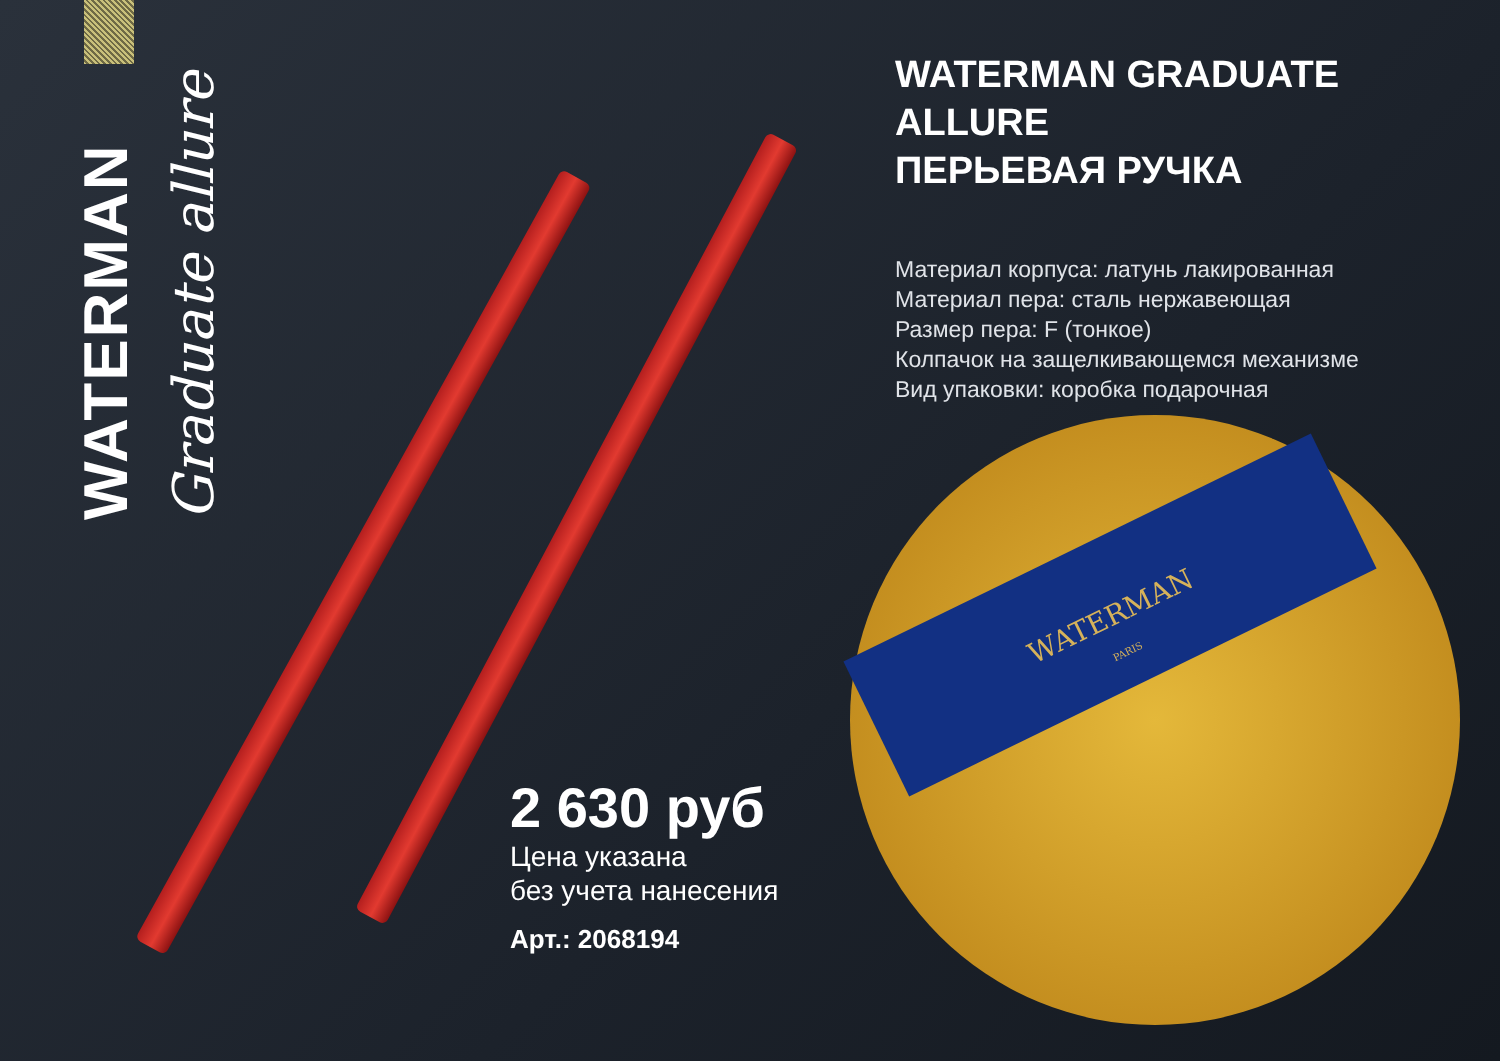WATERMAN
Graduate allure
WATERMAN GRADUATE ALLURE
ПЕРЬЕВАЯ РУЧКА
Материал корпуса: латунь лакированная
Материал пера: сталь нержавеющая
Размер пера: F (тонкое)
Колпачок на защелкивающемся механизме
Вид упаковки: коробка подарочная
WATERMAN
PARIS
2 630 руб
Цена указана
без учета нанесения
Арт.: 2068194